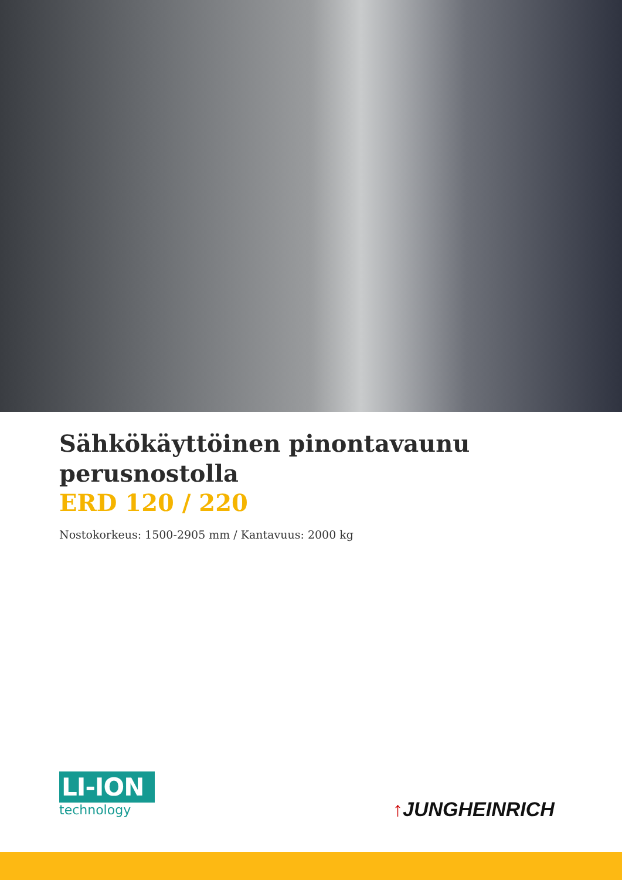Sähkökäyttöinen pinontavaunu
perusnostolla
ERD 120 / 220
Nostokorkeus: 1500-2905 mm / Kantavuus: 2000 kg
LI-ION
technology
↑JUNGHEINRICH